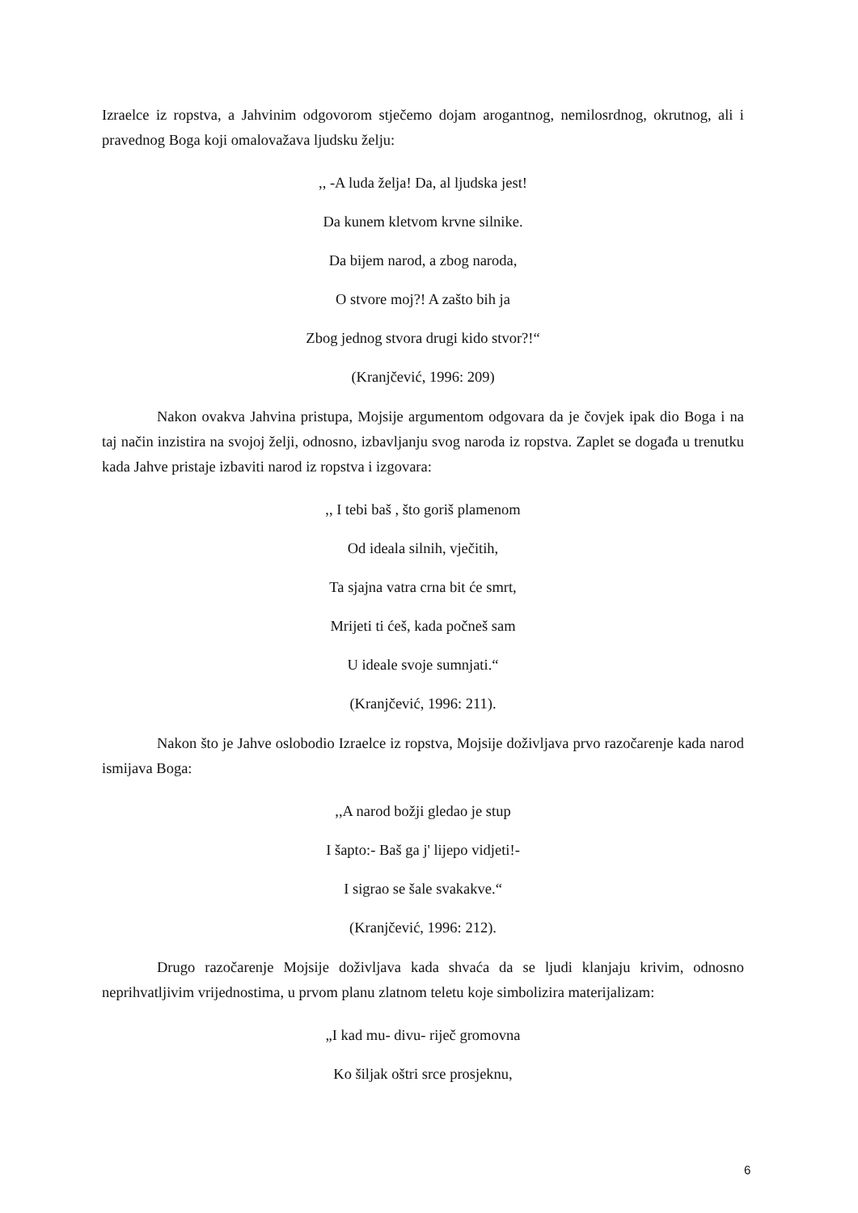Izraelce iz ropstva, a Jahvinim odgovorom stječemo dojam arogantnog, nemilosrdnog, okrutnog, ali i pravednog Boga koji omalovažava ljudsku želju:
,, -A luda želja! Da, al ljudska jest!
Da kunem kletvom krvne silnike.
Da bijem narod, a zbog naroda,
O stvore moj?! A zašto bih ja
Zbog jednog stvora drugi kido stvor?!“
(Kranjčević, 1996: 209)
Nakon ovakva Jahvina pristupa, Mojsije argumentom odgovara da je čovjek ipak dio Boga i na taj način inzistira na svojoj želji, odnosno, izbavljanju svog naroda iz ropstva. Zaplet se događa u trenutku kada Jahve pristaje izbaviti narod iz ropstva i izgovara:
,, I tebi baš , što goriš plamenom
Od ideala silnih, vječitih,
Ta sjajna vatra crna bit će smrt,
Mrijeti ti ćeš, kada počneš sam
U ideale svoje sumnjati.“
(Kranjčević, 1996: 211).
Nakon što je Jahve oslobodio Izraelce iz ropstva, Mojsije doživljava prvo razočarenje kada narod ismijava Boga:
,,A narod božji gledao je stup
I šapto:- Baš ga j' lijepo vidjeti!-
I sigrao se šale svakakve.“
(Kranjčević, 1996: 212).
Drugo razočarenje Mojsije doživljava kada shvaća da se ljudi klanjaju krivim, odnosno neprihvatljivim vrijednostima, u prvom planu zlatnom teletu koje simbolizira materijalizam:
„I kad mu- divu- riječ gromovna
Ko šiljak oštri srce prosjeknu,
6